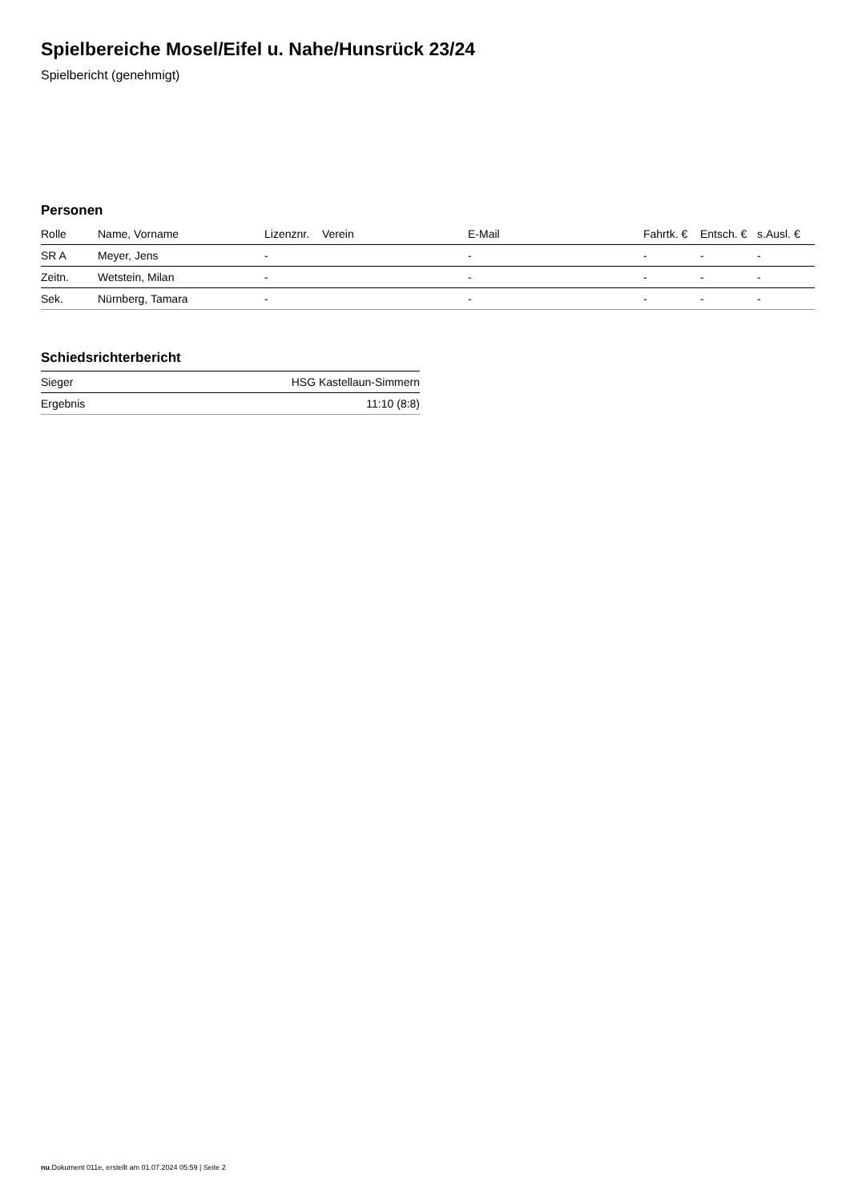Spielbereiche Mosel/Eifel u. Nahe/Hunsrück 23/24
Spielbericht (genehmigt)
Personen
| Rolle | Name, Vorname | Lizenznr. | Verein | E-Mail | Fahrtk. € | Entsch. € | s.Ausl. € |
| --- | --- | --- | --- | --- | --- | --- | --- |
| SR A | Meyer, Jens | - | | - | - | - | - |
| Zeitn. | Wetstein, Milan | - | | - | - | - | - |
| Sek. | Nürnberg, Tamara | - | | - | - | - | - |
Schiedsrichterbericht
| Sieger | HSG Kastellaun-Simmern |
| Ergebnis | 11:10 (8:8) |
nu.Dokument 011e, erstellt am 01.07.2024 05:59 | Seite 2